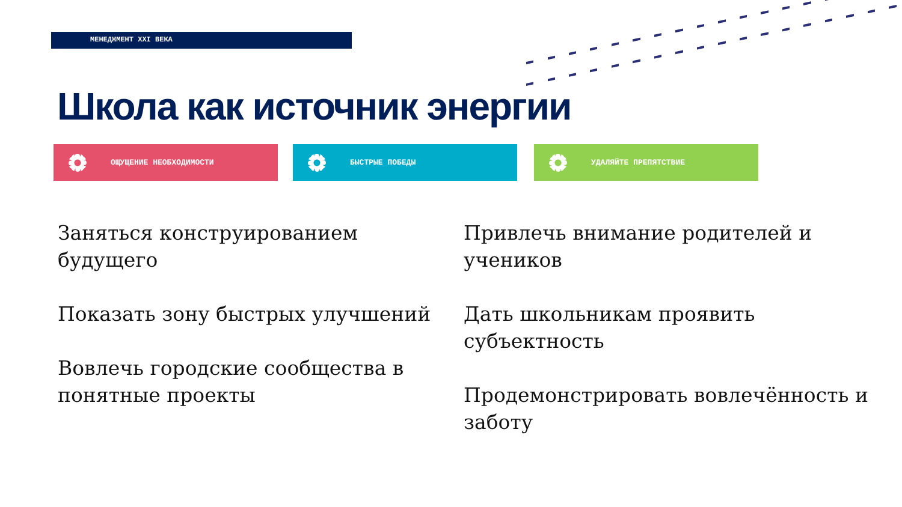МЕНЕДЖМЕНТ XXI ВЕКА
Школа как источник энергии
ОЩУЩЕНИЕ НЕОБХОДИМОСТИ БЫСТРЫЕ ПОБЕДЫ УДАЛЯЙТЕ ПРЕПЯТСТВИЕ
Заняться конструированием будущего
Показать зону быстрых улучшений
Вовлечь городские сообщества в понятные проекты
Привлечь внимание родителей и учеников
Дать школьникам проявить субъектность
Продемонстрировать вовлечённость и заботу